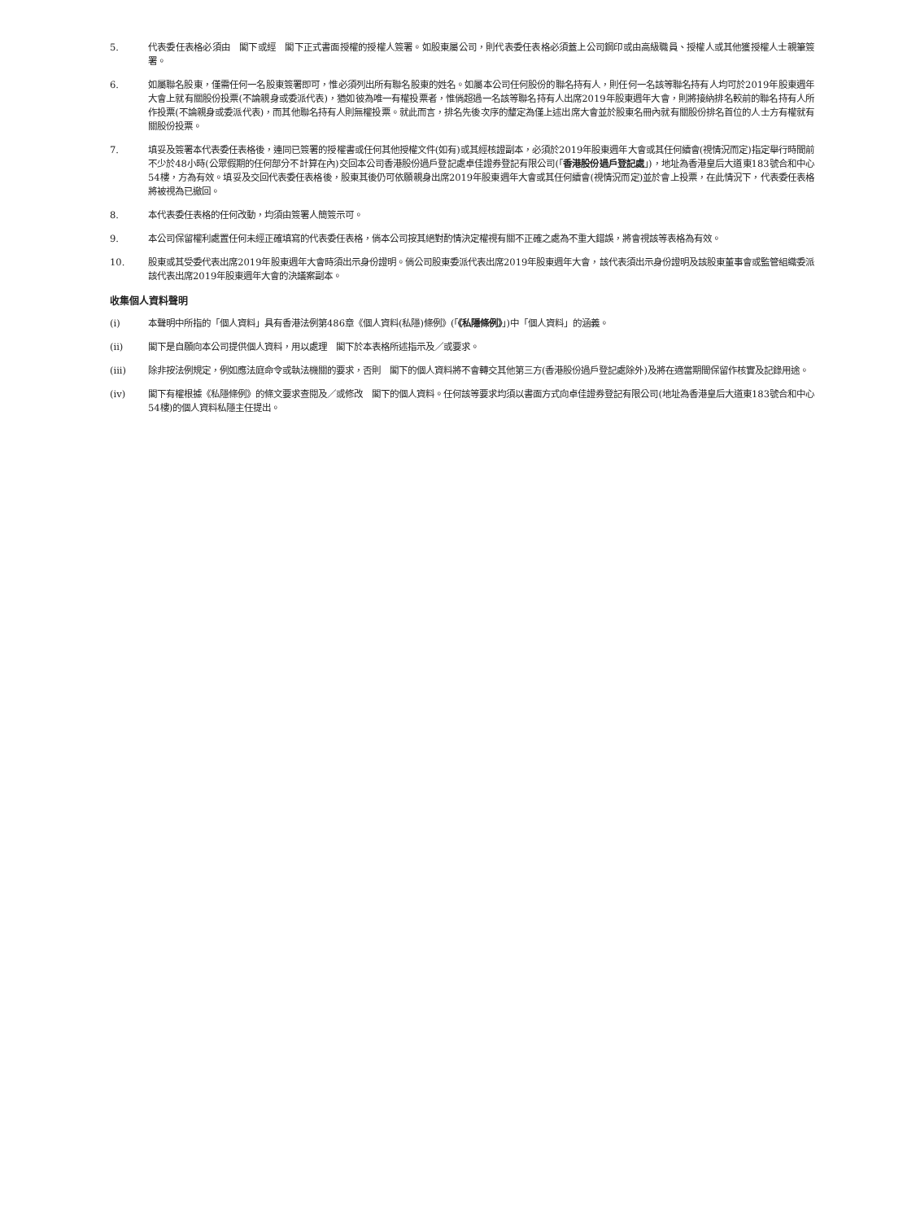5. 代表委任表格必須由　閣下或經　閣下正式書面授權的授權人簽署。如股東屬公司，則代表委任表格必須蓋上公司鋼印或由高級職員、授權人或其他獲授權人士親筆簽署。
6. 如屬聯名股東，僅需任何一名股東簽署即可，惟必須列出所有聯名股東的姓名。如屬本公司任何股份的聯名持有人，則任何一名該等聯名持有人均可於2019年股東週年大會上就有關股份投票(不論親身或委派代表)，猶如彼為唯一有權投票者，惟倘超過一名該等聯名持有人出席2019年股東週年大會，則將接納排名較前的聯名持有人所作投票(不論親身或委派代表)，而其他聯名持有人則無權投票。就此而言，排名先後次序的釐定為僅上述出席大會並於股東名冊內就有關股份排名首位的人士方有權就有關股份投票。
7. 填妥及簽署本代表委任表格後，連同已簽署的授權書或任何其他授權文件(如有)或其經核證副本，必須於2019年股東週年大會或其任何續會(視情況而定)指定舉行時間前不少於48小時(公眾假期的任何部分不計算在內)交回本公司香港股份過戶登記處卓佳證券登記有限公司(「香港股份過戶登記處」)，地址為香港皇后大道東183號合和中心54樓，方為有效。填妥及交回代表委任表格後，股東其後仍可依願親身出席2019年股東週年大會或其任何續會(視情況而定)並於會上投票，在此情況下，代表委任表格將被視為已撤回。
8. 本代表委任表格的任何改動，均須由簽署人簡簽示可。
9. 本公司保留權利處置任何未經正確填寫的代表委任表格，倘本公司按其絕對酌情決定權視有關不正確之處為不重大錯誤，將會視該等表格為有效。
10. 股東或其受委代表出席2019年股東週年大會時須出示身份證明。倘公司股東委派代表出席2019年股東週年大會，該代表須出示身份證明及該股東董事會或監管組織委派該代表出席2019年股東週年大會的決議案副本。
收集個人資料聲明
(i) 本聲明中所指的「個人資料」具有香港法例第486章《個人資料(私隱)條例》(「《私隱條例》」)中「個人資料」的涵義。
(ii) 閣下是自願向本公司提供個人資料，用以處理　閣下於本表格所述指示及／或要求。
(iii) 除非按法例規定，例如應法庭命令或執法機關的要求，否則　閣下的個人資料將不會轉交其他第三方(香港股份過戶登記處除外)及將在適當期間保留作核實及記錄用途。
(iv) 閣下有權根據《私隱條例》的條文要求查閱及／或修改　閣下的個人資料。任何該等要求均須以書面方式向卓佳證券登記有限公司(地址為香港皇后大道東183號合和中心54樓)的個人資料私隱主任提出。